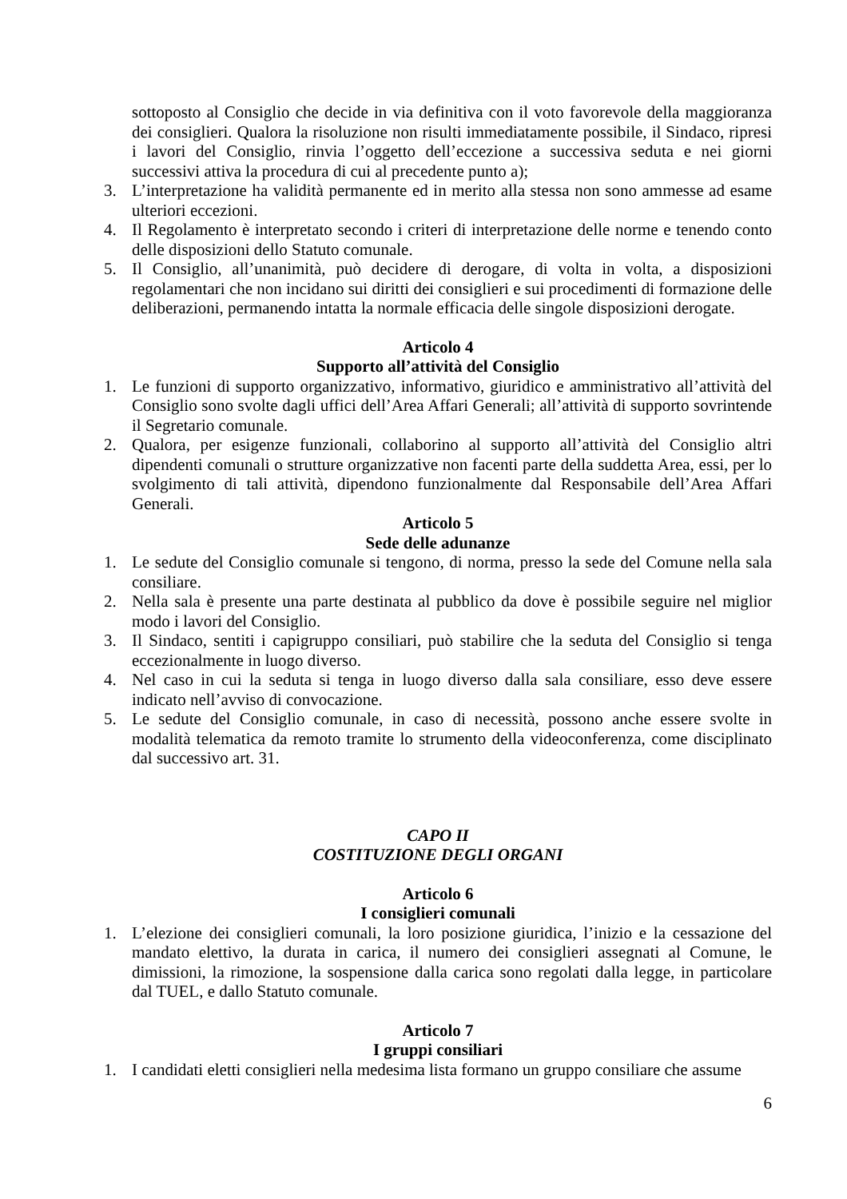sottoposto al Consiglio che decide in via definitiva con il voto favorevole della maggioranza dei consiglieri. Qualora la risoluzione non risulti immediatamente possibile, il Sindaco, ripresi i lavori del Consiglio, rinvia l’oggetto dell’eccezione a successiva seduta e nei giorni successivi attiva la procedura di cui al precedente punto a);
3. L’interpretazione ha validità permanente ed in merito alla stessa non sono ammesse ad esame ulteriori eccezioni.
4. Il Regolamento è interpretato secondo i criteri di interpretazione delle norme e tenendo conto delle disposizioni dello Statuto comunale.
5. Il Consiglio, all’unanimità, può decidere di derogare, di volta in volta, a disposizioni regolamentari che non incidano sui diritti dei consiglieri e sui procedimenti di formazione delle deliberazioni, permanendo intatta la normale efficacia delle singole disposizioni derogate.
Articolo 4
Supporto all’attività del Consiglio
1. Le funzioni di supporto organizzativo, informativo, giuridico e amministrativo all’attività del Consiglio sono svolte dagli uffici dell’Area Affari Generali; all’attività di supporto sovrintende il Segretario comunale.
2. Qualora, per esigenze funzionali, collaborino al supporto all’attività del Consiglio altri dipendenti comunali o strutture organizzative non facenti parte della suddetta Area, essi, per lo svolgimento di tali attività, dipendono funzionalmente dal Responsabile dell’Area Affari Generali.
Articolo 5
Sede delle adunanze
1. Le sedute del Consiglio comunale si tengono, di norma, presso la sede del Comune nella sala consiliare.
2. Nella sala è presente una parte destinata al pubblico da dove è possibile seguire nel miglior modo i lavori del Consiglio.
3. Il Sindaco, sentiti i capigruppo consiliari, può stabilire che la seduta del Consiglio si tenga eccezionalmente in luogo diverso.
4. Nel caso in cui la seduta si tenga in luogo diverso dalla sala consiliare, esso deve essere indicato nell’avviso di convocazione.
5. Le sedute del Consiglio comunale, in caso di necessità, possono anche essere svolte in modalità telematica da remoto tramite lo strumento della videoconferenza, come disciplinato dal successivo art. 31.
CAPO II
COSTITUZIONE DEGLI ORGANI
Articolo 6
I consiglieri comunali
1. L’elezione dei consiglieri comunali, la loro posizione giuridica, l’inizio e la cessazione del mandato elettivo, la durata in carica, il numero dei consiglieri assegnati al Comune, le dimissioni, la rimozione, la sospensione dalla carica sono regolati dalla legge, in particolare dal TUEL, e dallo Statuto comunale.
Articolo 7
I gruppi consiliari
1. I candidati eletti consiglieri nella medesima lista formano un gruppo consiliare che assume
6